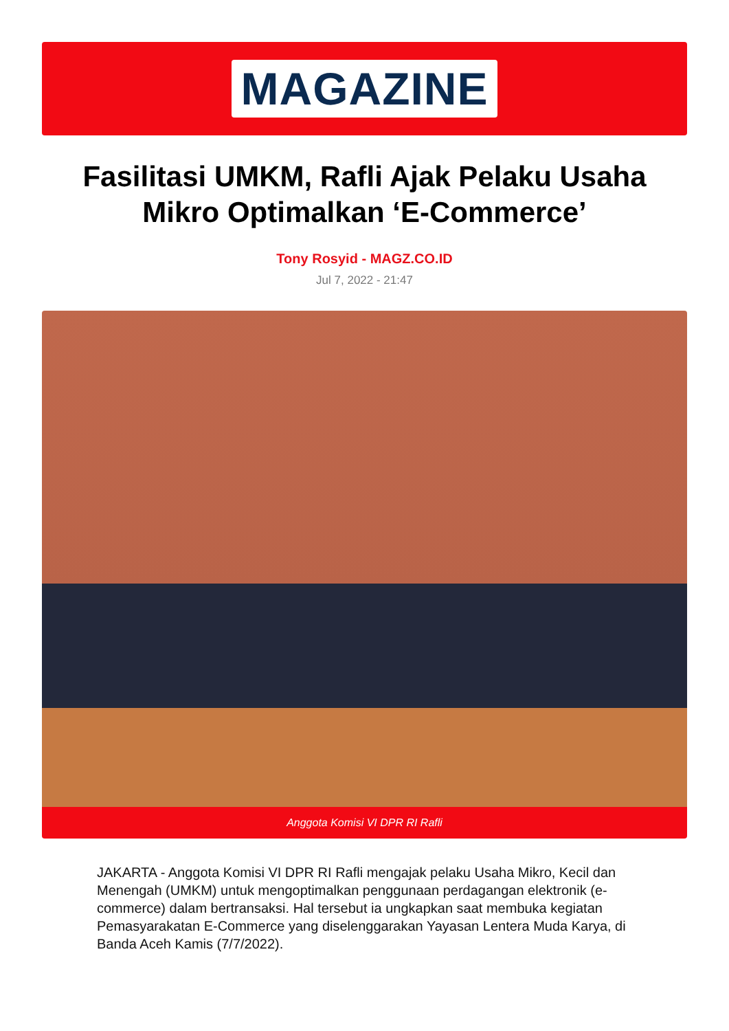MAGAZINE
Fasilitasi UMKM, Rafli Ajak Pelaku Usaha Mikro Optimalkan ‘E-Commerce’
Tony Rosyid - MAGZ.CO.ID
Jul 7, 2022 - 21:47
Anggota Komisi VI DPR RI Rafli
JAKARTA - Anggota Komisi VI DPR RI Rafli mengajak pelaku Usaha Mikro, Kecil dan Menengah (UMKM) untuk mengoptimalkan penggunaan perdagangan elektronik (e-commerce) dalam bertransaksi. Hal tersebut ia ungkapkan saat membuka kegiatan Pemasyarakatan E-Commerce yang diselenggarakan Yayasan Lentera Muda Karya, di Banda Aceh Kamis (7/7/2022).